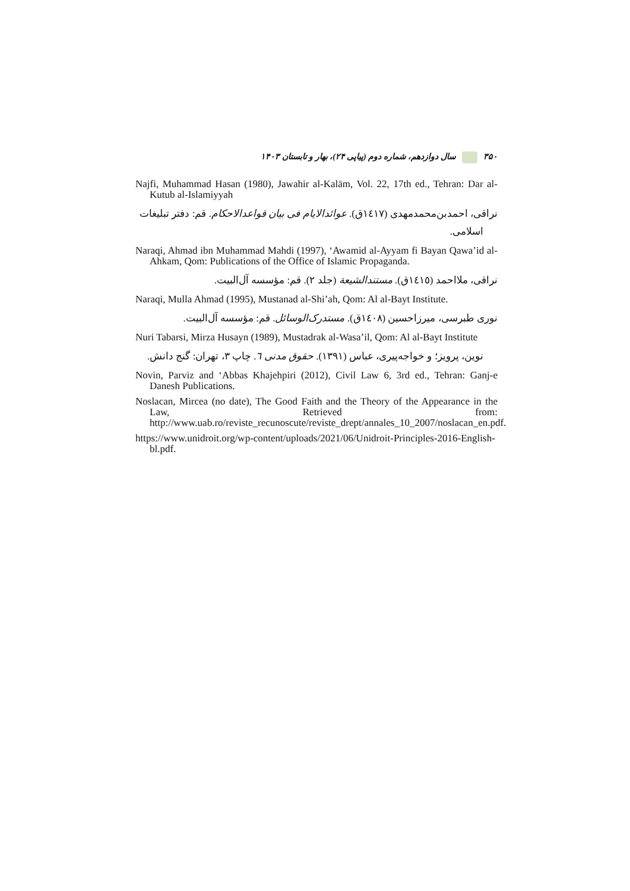۳۵۰ سال دوازدهم، شماره دوم (پیاپی ۲۴)، بهار و تابستان ۱۴۰۳
Najfi, Muhammad Hasan (1980), Jawahir al-Kalām, Vol. 22, 17th ed., Tehran: Dar al-Kutub al-Islamiyyah
نراقی، احمدبن‌محمدمهدی (١٤١٧ق). عوائدالایام فی بیان قواعدالاحکام. قم: دفتر تبلیغات
اسلامی.
Naraqi, Ahmad ibn Muhammad Mahdi (1997), ‘Awamid al-Ayyam fi Bayan Qawa’id al-Ahkam, Qom: Publications of the Office of Islamic Propaganda.
نراقی، ملااحمد (١٤١٥ق). مستندالشیعة (جلد ٢). قم: مؤسسه آل‌البیت.
Naraqi, Mulla Ahmad (1995), Mustanad al-Shi’ah, Qom: Al al-Bayt Institute.
نوری طبرسی، میرزاحسین (١٤٠٨ق). مستدرک‌الوسائل. قم: مؤسسه آل‌البیت.
Nuri Tabarsi, Mirza Husayn (1989), Mustadrak al-Wasa’il, Qom: Al al-Bayt Institute
نوین، پرویز؛ و خواجه‌پیری، عباس (۱۳۹۱). حقوق مدنی ٦. چاپ ۳، تهران: گنج دانش.
Novin, Parviz and ‘Abbas Khajehpiri (2012), Civil Law 6, 3rd ed., Tehran: Ganj-e Danesh Publications.
Noslacan, Mircea (no date), The Good Faith and the Theory of the Appearance in the Law, Retrieved from: http://www.uab.ro/reviste_recunoscute/reviste_drept/annales_10_2007/noslacan_en.pdf.
https://www.unidroit.org/wp-content/uploads/2021/06/Unidroit-Principles-2016-English-bl.pdf.